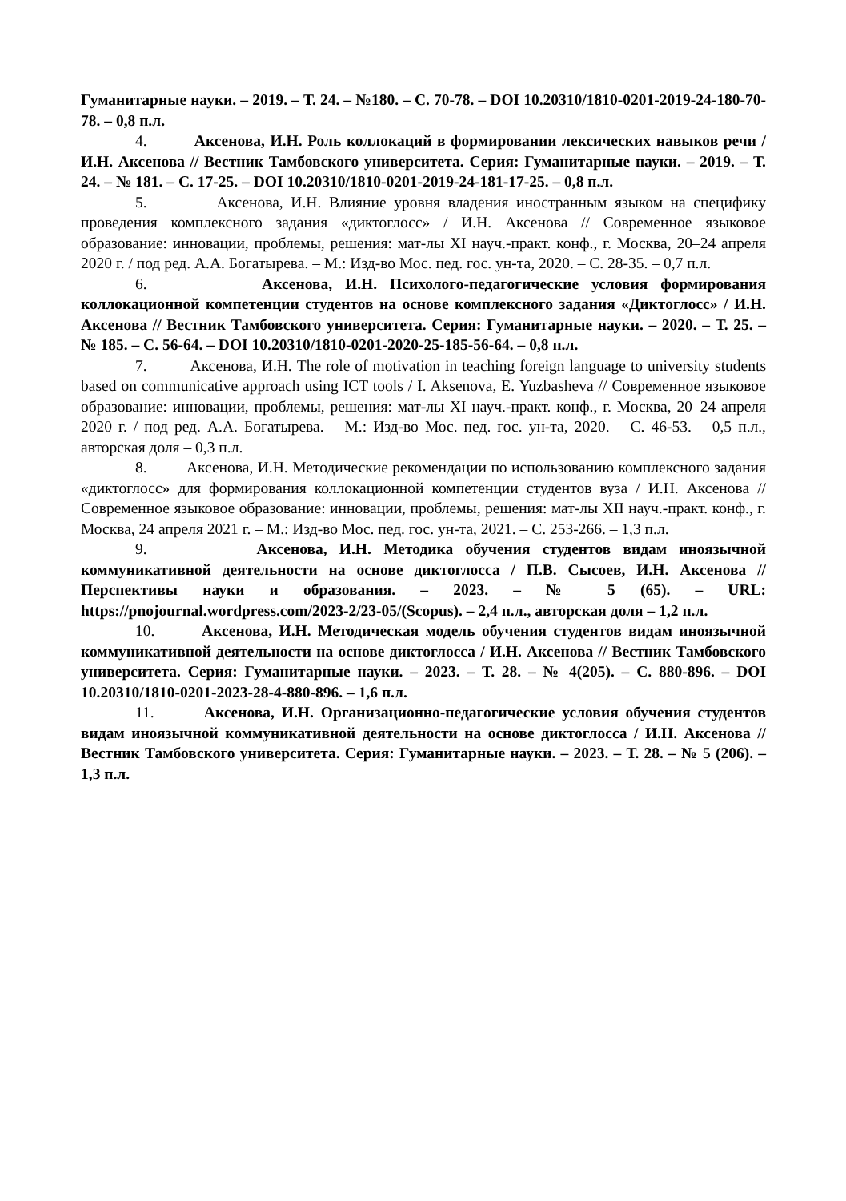Гуманитарные науки. – 2019. – Т. 24. – №180. – С. 70-78. – DOI 10.20310/1810-0201-2019-24-180-70-78. – 0,8 п.л.
4. Аксенова, И.Н. Роль коллокаций в формировании лексических навыков речи / И.Н. Аксенова // Вестник Тамбовского университета. Серия: Гуманитарные науки. – 2019. – Т. 24. – № 181. – С. 17-25. – DOI 10.20310/1810-0201-2019-24-181-17-25. – 0,8 п.л.
5. Аксенова, И.Н. Влияние уровня владения иностранным языком на специфику проведения комплексного задания «диктоглосс» / И.Н. Аксенова // Современное языковое образование: инновации, проблемы, решения: мат-лы XI науч.-практ. конф., г. Москва, 20–24 апреля 2020 г. / под ред. А.А. Богатырева. – М.: Изд-во Мос. пед. гос. ун-та, 2020. – С. 28-35. – 0,7 п.л.
6. Аксенова, И.Н. Психолого-педагогические условия формирования коллокационной компетенции студентов на основе комплексного задания «Диктоглосс» / И.Н. Аксенова // Вестник Тамбовского университета. Серия: Гуманитарные науки. – 2020. – Т. 25. – № 185. – С. 56-64. – DOI 10.20310/1810-0201-2020-25-185-56-64. – 0,8 п.л.
7. Аксенова, И.Н. The role of motivation in teaching foreign language to university students based on communicative approach using ICT tools / I. Aksenova, E. Yuzbasheva // Современное языковое образование: инновации, проблемы, решения: мат-лы XI науч.-практ. конф., г. Москва, 20–24 апреля 2020 г. / под ред. А.А. Богатырева. – М.: Изд-во Мос. пед. гос. ун-та, 2020. – С. 46-53. – 0,5 п.л., авторская доля – 0,3 п.л.
8. Аксенова, И.Н. Методические рекомендации по использованию комплексного задания «диктоглосс» для формирования коллокационной компетенции студентов вуза / И.Н. Аксенова // Современное языковое образование: инновации, проблемы, решения: мат-лы XII науч.-практ. конф., г. Москва, 24 апреля 2021 г. – М.: Изд-во Мос. пед. гос. ун-та, 2021. – С. 253-266. – 1,3 п.л.
9. Аксенова, И.Н. Методика обучения студентов видам иноязычной коммуникативной деятельности на основе диктоглосса / П.В. Сысоев, И.Н. Аксенова // Перспективы науки и образования. – 2023. – № 5 (65). – URL: https://pnojournal.wordpress.com/2023-2/23-05/(Scopus). – 2,4 п.л., авторская доля – 1,2 п.л.
10. Аксенова, И.Н. Методическая модель обучения студентов видам иноязычной коммуникативной деятельности на основе диктоглосса / И.Н. Аксенова // Вестник Тамбовского университета. Серия: Гуманитарные науки. – 2023. – Т. 28. – № 4(205). – С. 880-896. – DOI 10.20310/1810-0201-2023-28-4-880-896. – 1,6 п.л.
11. Аксенова, И.Н. Организационно-педагогические условия обучения студентов видам иноязычной коммуникативной деятельности на основе диктоглосса / И.Н. Аксенова // Вестник Тамбовского университета. Серия: Гуманитарные науки. – 2023. – Т. 28. – № 5 (206). – 1,3 п.л.